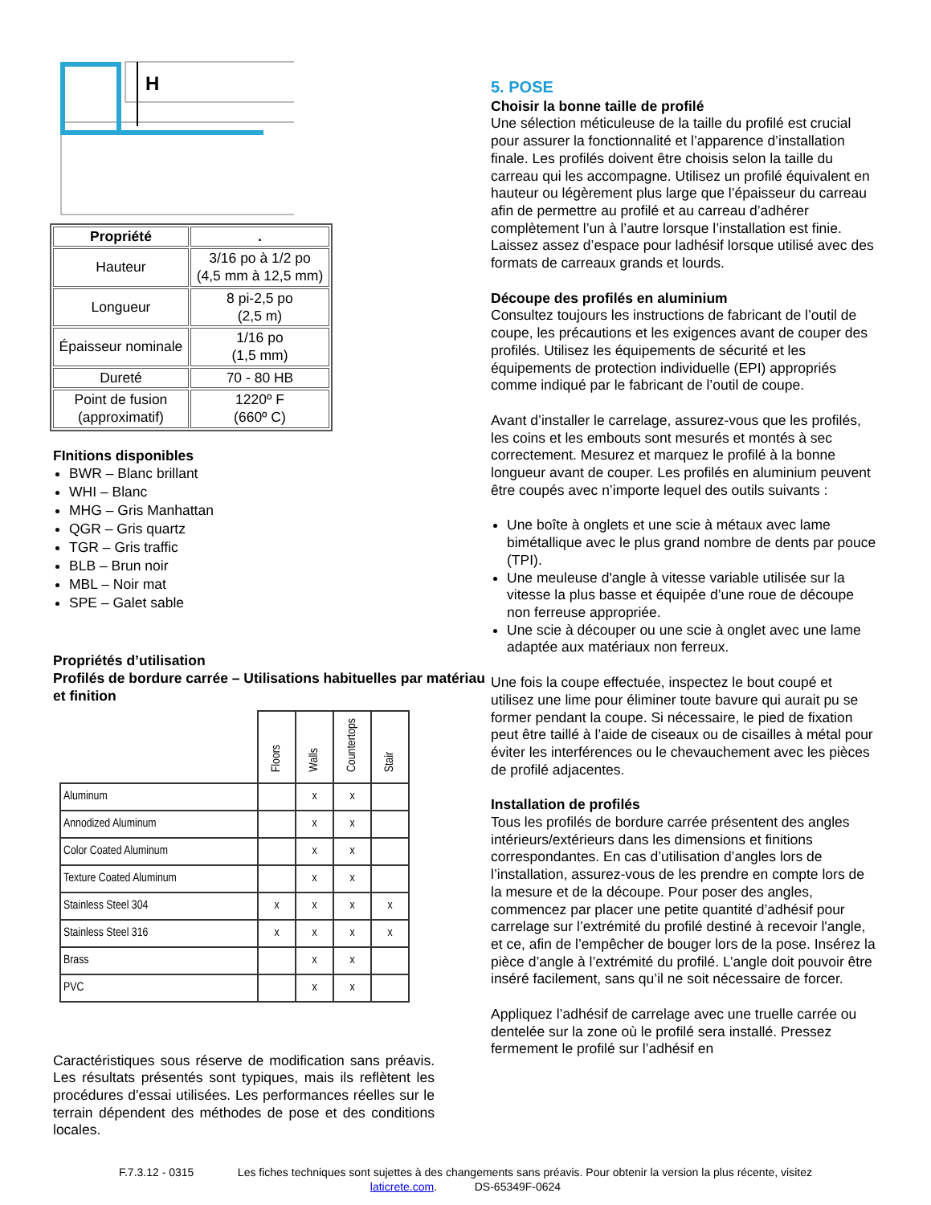H
| Propriété | . |
| --- | --- |
| Hauteur | 3/16 po à 1/2 po (4,5 mm à 12,5 mm) |
| Longueur | 8 pi-2,5 po (2,5 m) |
| Épaisseur nominale | 1/16 po (1,5 mm) |
| Dureté | 70 - 80 HB |
| Point de fusion (approximatif) | 1220º F (660º C) |
FInitions disponibles
BWR – Blanc brillant
WHI – Blanc
MHG – Gris Manhattan
QGR – Gris quartz
TGR – Gris traffic
BLB – Brun noir
MBL – Noir mat
SPE – Galet sable
Propriétés d’utilisation
Profilés de bordure carrée – Utilisations habituelles par matériau et finition
| | Floors | Walls | Countertops | Stair |
| --- | --- | --- | --- | --- |
| Aluminum | | x | x | |
| Annodized Aluminum | | x | x | |
| Color Coated Aluminum | | x | x | |
| Texture Coated Aluminum | | x | x | |
| Stainless Steel 304 | x | x | x | x |
| Stainless Steel 316 | x | x | x | x |
| Brass | | x | x | |
| PVC | | x | x | |
Caractéristiques sous réserve de modification sans préavis. Les résultats présentés sont typiques, mais ils reflètent les procédures d'essai utilisées. Les performances réelles sur le terrain dépendent des méthodes de pose et des conditions locales.
5. POSE
Choisir la bonne taille de profilé
Une sélection méticuleuse de la taille du profilé est crucial pour assurer la fonctionnalité et l’apparence d’installation finale. Les profilés doivent être choisis selon la taille du carreau qui les accompagne. Utilisez un profilé équivalent en hauteur ou légèrement plus large que l’épaisseur du carreau afin de permettre au profilé et au carreau d’adhérer complètement l’un à l’autre lorsque l’installation est finie. Laissez assez d’espace pour ladhésif lorsque utilisé avec des formats de carreaux grands et lourds.
Découpe des profilés en aluminium
Consultez toujours les instructions de fabricant de l’outil de coupe, les précautions et les exigences avant de couper des profilés. Utilisez les équipements de sécurité et les équipements de protection individuelle (EPI) appropriés comme indiqué par le fabricant de l’outil de coupe.
Avant d’installer le carrelage, assurez-vous que les profilés, les coins et les embouts sont mesurés et montés à sec correctement. Mesurez et marquez le profilé à la bonne longueur avant de couper. Les profilés en aluminium peuvent être coupés avec n’importe lequel des outils suivants :
Une boîte à onglets et une scie à métaux avec lame bimétallique avec le plus grand nombre de dents par pouce (TPI).
Une meuleuse d'angle à vitesse variable utilisée sur la vitesse la plus basse et équipée d’une roue de découpe non ferreuse appropriée.
Une scie à découper ou une scie à onglet avec une lame adaptée aux matériaux non ferreux.
Une fois la coupe effectuée, inspectez le bout coupé et utilisez une lime pour éliminer toute bavure qui aurait pu se former pendant la coupe. Si nécessaire, le pied de fixation peut être taillé à l’aide de ciseaux ou de cisailles à métal pour éviter les interférences ou le chevauchement avec les pièces de profilé adjacentes.
Installation de profilés
Tous les profilés de bordure carrée présentent des angles intérieurs/extérieurs dans les dimensions et finitions correspondantes. En cas d’utilisation d’angles lors de l’installation, assurez-vous de les prendre en compte lors de la mesure et de la découpe. Pour poser des angles, commencez par placer une petite quantité d’adhésif pour carrelage sur l’extrémité du profilé destiné à recevoir l'angle, et ce, afin de l’empêcher de bouger lors de la pose. Insérez la pièce d’angle à l’extrémité du profilé. L’angle doit pouvoir être inséré facilement, sans qu’il ne soit nécessaire de forcer.
Appliquez l’adhésif de carrelage avec une truelle carrée ou dentelée sur la zone où le profilé sera installé. Pressez fermement le profilé sur l’adhésif en
F.7.3.12 - 0315 Les fiches techniques sont sujettes à des changements sans préavis. Pour obtenir la version la plus récente, visitez
laticrete.com. DS-65349F-0624